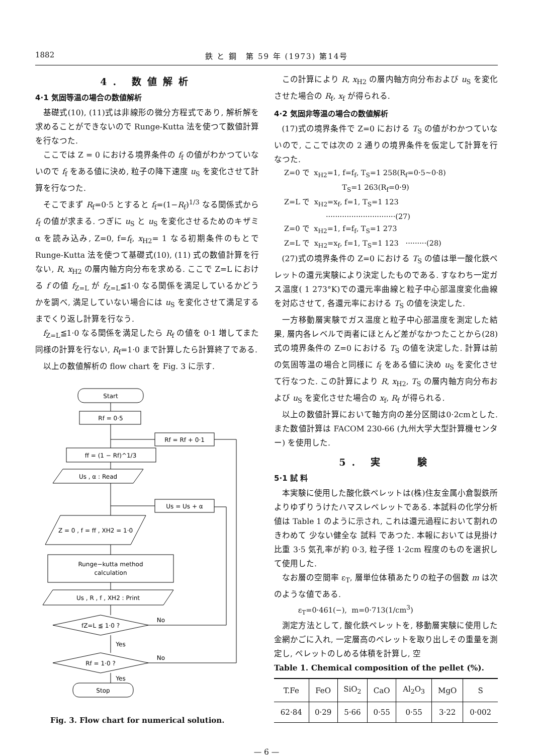1882 鉄 と 鋼　第 59 年 (1973) 第14号
4. 数値解析
4·1 気固等温の場合の数値解析
基礎式(10), (11)式は非線形の微分方程式であり, 解析解を求めることができないので Runge-Kutta 法を使つて数値計算を行なつた.
ここでは Z = 0 における境界条件の f<sub>f</sub> の値がわかつていないので f<sub>f</sub> をある値に決め, 粒子の降下速度 u<sub>S</sub> を変化させて計算を行なつた.
そこでまず R<sub>f</sub>=0·5 とすると f<sub>f</sub>=(1−R<sub>f</sub>)<sup>1/3</sup> なる関係式から f<sub>f</sub> の値が求まる. つぎに u<sub>S</sub> と u<sub>S</sub> を変化させるためのキザミ α を読み込み, Z=0, f=f<sub>f</sub>, x<sub>H2</sub>= 1 なる初期条件のもとで Runge-Kutta 法を使つて基礎式(10), (11) 式の数値計算を行ない, R, x<sub>H2</sub> の層内軸方向分布を求める. ここで Z=L における f の値 f<sub>Z=L</sub> が f<sub>Z=L</sub>≦1·0 なる関係を満足しているかどうかを調べ, 満足していない場合には u<sub>S</sub> を変化させて満足するまでくり返し計算を行なう.
f<sub>Z=L</sub>≦1·0 なる関係を満足したら R<sub>f</sub> の値を 0·1 増してまた同様の計算を行ない, R<sub>f</sub>=1·0 まで計算したら計算終了である.
以上の数値解析の flow chart を Fig. 3 に示す.
Start
Rf = 0·5
Rf = Rf + 0·1
ff = (1 − Rf)^1/3
Us , α : Read
Us = Us + α
Z = 0 , f = ff , XH2 = 1·0
Runge−kutta method
calculation
Us , R , f , XH2 : Print
fZ=L ≦ 1·0 ?
Rf = 1·0 ?
Stop
No
No
Yes
Yes
Fig. 3. Flow chart for numerical solution.
この計算により R, x<sub>H2</sub> の層内軸方向分布および u<sub>S</sub> を変化させた場合の R<sub>f</sub>, x<sub>f</sub> が得られる.
4·2 気固非等温の場合の数値解析
(17)式の境界条件で Z=0 における T<sub>S</sub> の値がわかつていないので, ここでは次の 2 通りの境界条件を仮定して計算を行なつた.
Z=0 で x<sub>H2</sub>=1, f=f<sub>f</sub>, T<sub>S</sub>=1 258(R<sub>f</sub>=0·5∼0·8) T<sub>S</sub>=1 263(R<sub>f</sub>=0·9) Z=L で x<sub>H2</sub>=x<sub>f</sub>, f=1, T<sub>S</sub>=1 123 ······························(27) Z=0 で x<sub>H2</sub>=1, f=f<sub>f</sub>, T<sub>S</sub>=1 273 Z=L で x<sub>H2</sub>=x<sub>f</sub>, f=1, T<sub>S</sub>=1 123 ·········(28)
(27)式の境界条件の Z=0 における T<sub>S</sub> の値は単一酸化鉄ペレットの還元実験により決定したものである. すなわち一定ガス温度( 1 273°K)での還元率曲線と粒子中心部温度変化曲線を対応させて, 各還元率における T<sub>S</sub> の値を決定した.
一方移動層実験でガス温度と粒子中心部温度を測定した結果, 層内各レベルで両者にほとんど差がなかつたことから(28)式の境界条件の Z=0 における T<sub>S</sub> の値を決定した. 計算は前の気固等温の場合と同様に f<sub>f</sub> をある値に決め u<sub>S</sub> を変化させて行なつた. この計算により R, x<sub>H2</sub>, T<sub>S</sub> の層内軸方向分布および u<sub>S</sub> を変化させた場合の x<sub>f</sub>, R<sub>f</sub> が得られる.
以上の数値計算において軸方向の差分区間は0·2cmとした. また数値計算は FACOM 230-66 (九州大学大型計算機センター) を使用した.
5. 実　　験
5·1 試 料
本実験に使用した酸化鉄ペレットは(株)住友金属小倉製鉄所よりゆずりうけたハマスレペレットである. 本試料の化学分析値は Table 1 のように示され, これは還元過程において割れの きわめて 少ない健全な 試料 であつた. 本報においては見掛け比重 3·5 気孔率が約 0·3, 粒子径 1·2cm 程度のものを選択して使用した.
なお層の空間率 ε<sub>T</sub>, 層単位体積あたりの粒子の個数 m は次のような値である.
ε<sub>T</sub>=0·461(−), m=0·713(1/cm<sup>3</sup>)
測定方法として, 酸化鉄ペレットを, 移動層実験に使用した金網かごに入れ, 一定層高のペレットを取り出しその重量を測定し, ペレットのしめる体積を計算し, 空
Table 1. Chemical composition of the pellet (%).
| T.Fe | FeO | SiO<sub>2</sub> | CaO | Al<sub>2</sub>O<sub>3</sub> | MgO | S |
| --- | --- | --- | --- | --- | --- | --- |
| 62·84 | 0·29 | 5·66 | 0·55 | 0·55 | 3·22 | 0·002 |
— 6 —